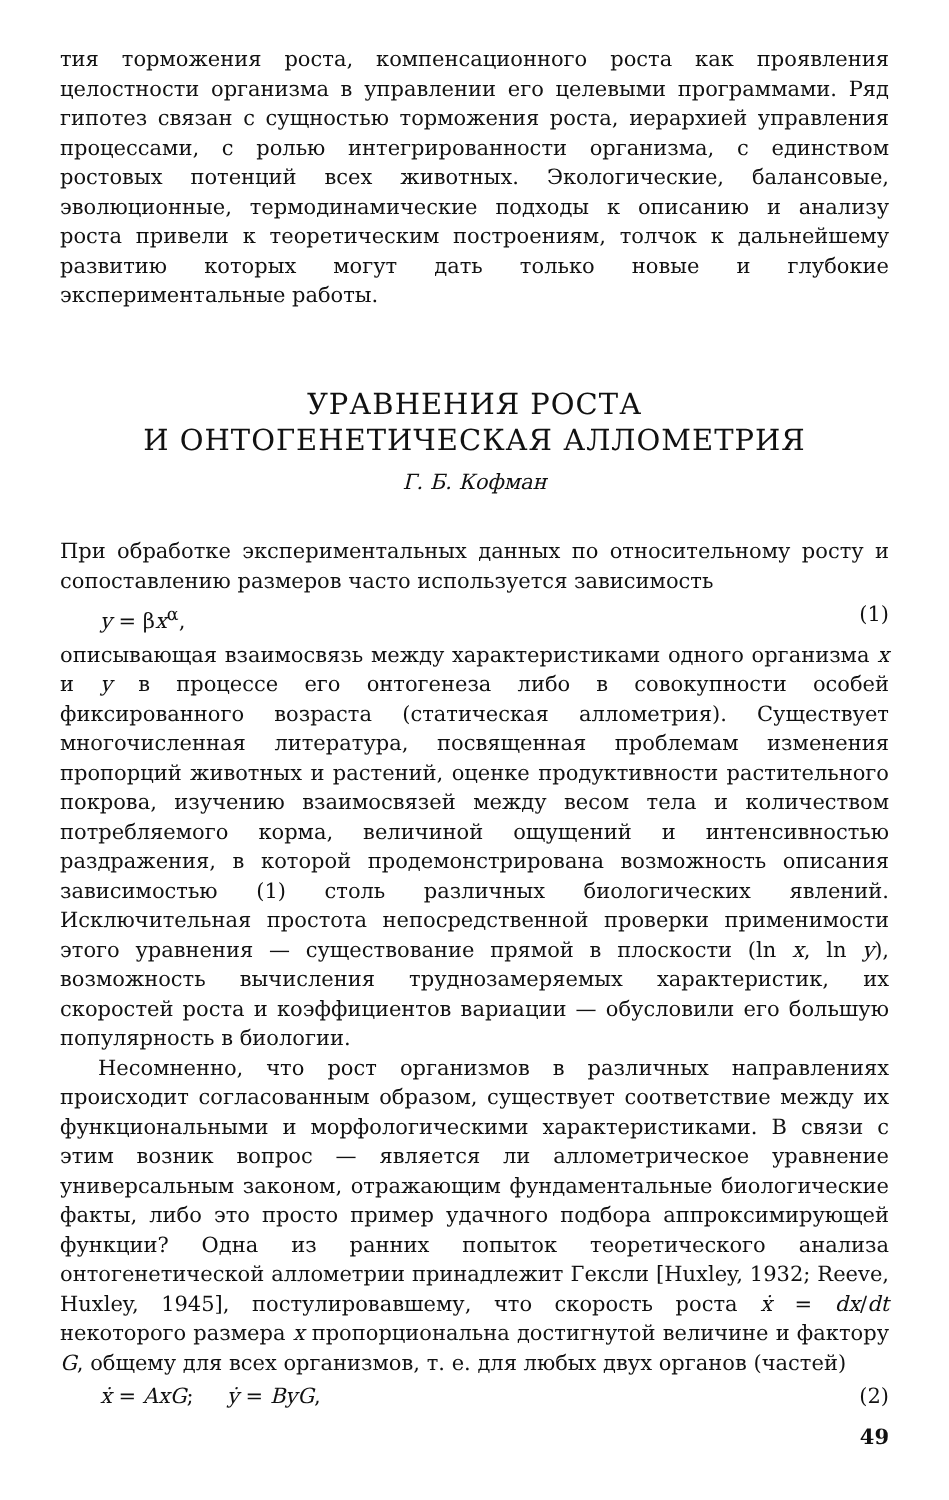тия торможения роста, компенсационного роста как проявления целостности организма в управлении его целевыми программами. Ряд гипотез связан с сущностью торможения роста, иерархией управления процессами, с ролью интегрированности организма, с единством ростовых потенций всех животных. Экологические, балансовые, эволюционные, термодинамические подходы к описанию и анализу роста привели к теоретическим построениям, толчок к дальнейшему развитию которых могут дать только новые и глубокие экспериментальные работы.
УРАВНЕНИЯ РОСТА
И ОНТОГЕНЕТИЧЕСКАЯ АЛЛОМЕТРИЯ
Г. Б. Кофман
При обработке экспериментальных данных по относительному росту и сопоставлению размеров часто используется зависимость
y = βx<sup>α</sup>, (1)
описывающая взаимосвязь между характеристиками одного организма x и y в процессе его онтогенеза либо в совокупности особей фиксированного возраста (статическая аллометрия). Существует многочисленная литература, посвященная проблемам изменения пропорций животных и растений, оценке продуктивности растительного покрова, изучению взаимосвязей между весом тела и количеством потребляемого корма, величиной ощущений и интенсивностью раздражения, в которой продемонстрирована возможность описания зависимостью (1) столь различных биологических явлений. Исключительная простота непосредственной проверки применимости этого уравнения — существование прямой в плоскости (ln x, ln y), возможность вычисления труднозамеряемых характеристик, их скоростей роста и коэффициентов вариации — обусловили его большую популярность в биологии.
Несомненно, что рост организмов в различных направлениях происходит согласованным образом, существует соответствие между их функциональными и морфологическими характеристиками. В связи с этим возник вопрос — является ли аллометрическое уравнение универсальным законом, отражающим фундаментальные биологические факты, либо это просто пример удачного подбора аппроксимирующей функции? Одна из ранних попыток теоретического анализа онтогенетической аллометрии принадлежит Гексли [Huxley, 1932; Reeve, Huxley, 1945], постулировавшему, что скорость роста ẋ = dx/dt некоторого размера x пропорциональна достигнутой величине и фактору G, общему для всех организмов, т. е. для любых двух органов (частей)
ẋ = AxG; ẏ = ByG, (2)
49